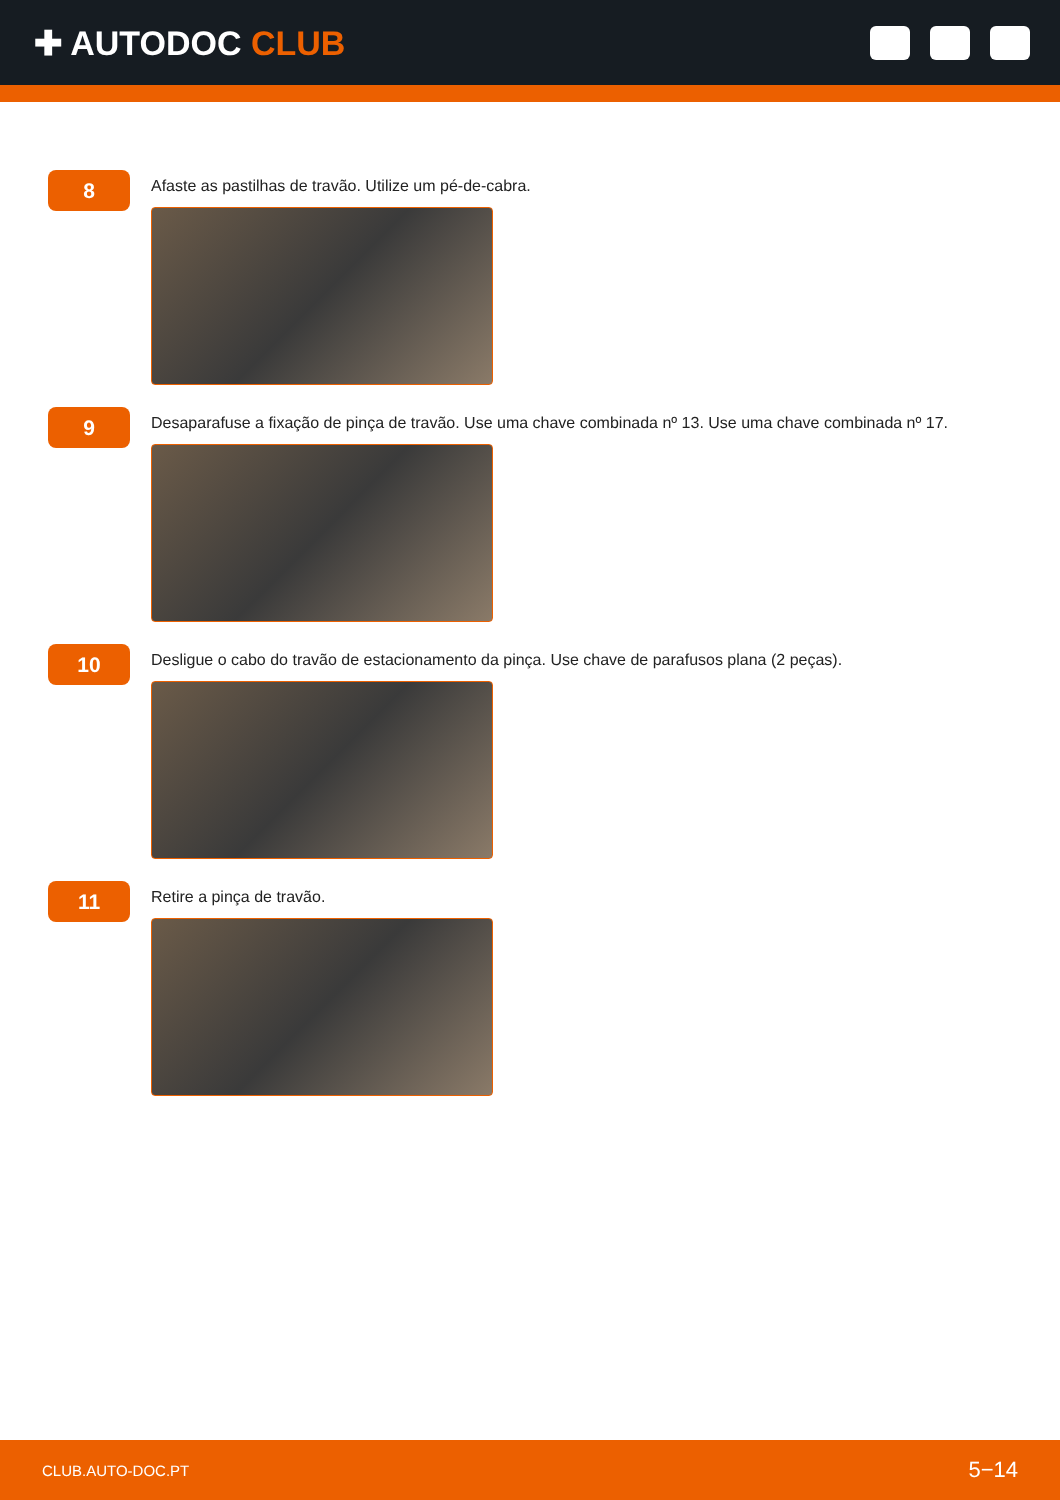✚ AUTODOC CLUB
8
Afaste as pastilhas de travão. Utilize um pé-de-cabra.
9
Desaparafuse a fixação de pinça de travão. Use uma chave combinada nº 13. Use uma chave combinada nº 17.
10
Desligue o cabo do travão de estacionamento da pinça. Use chave de parafusos plana (2 peças).
11
Retire a pinça de travão.
CLUB.AUTO-DOC.PT 5−14